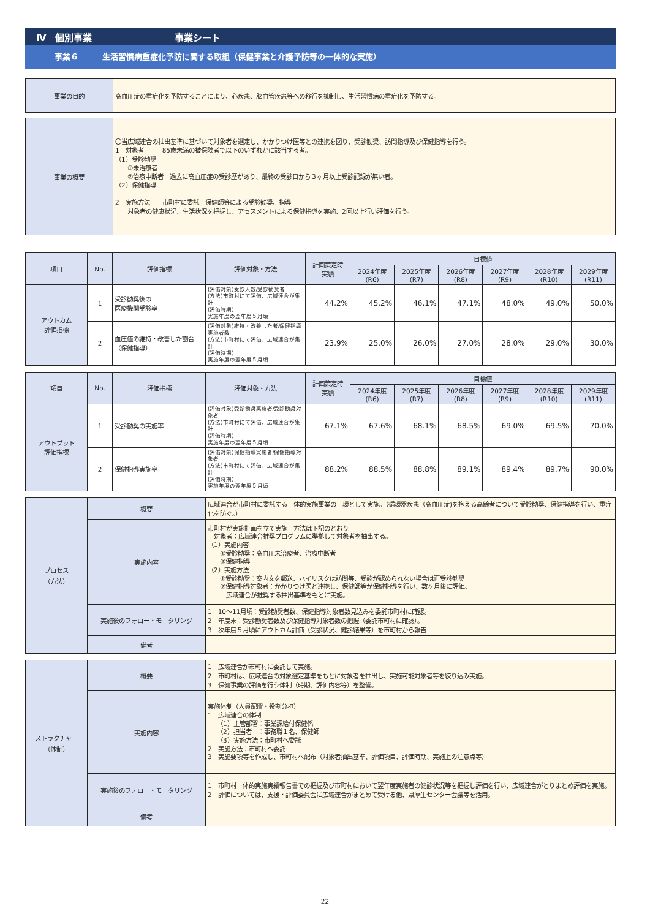Ⅳ　個別事業　　　　　　　　　事業シート
事業６　　　生活習慣病重症化予防に関する取組（保健事業と介護予防等の一体的な実施）
| 事業の目的 | 高血圧症の重症化を予防することにより、心疾患、脳血管疾患等への移行を抑制し、生活習慣病の重症化を予防する。 |
| 事業の概要 | 〇当広域連合の抽出基準に基づいて対象者を選定し、かかりつけ医等との連携を図り、受診勧奨、訪問指導及び保健指導を行う。 1 対象者 85歳未満の被保険者で以下のいずれかに該当する者。 （1）受診勧奨 ①未治療者 ②治療中断者 過去に高血圧症の受診歴があり、最終の受診日から３ヶ月以上受診記録が無い者。 （2）保健指導 2 実施方法 市町村に委託 保健師等による受診勧奨、指導 対象者の健康状況、生活状況を把握し、アセスメントによる保健指導を実施、2回以上行い評価を行う。 |
| 項目 | No. | 評価指標 | 評価対象・方法 | 計画策定時 実績 | 目標値 | | | | | |
| --- | --- | --- | --- | --- | --- | --- | --- | --- | --- | --- |
| | | | | | 2024年度 (R6) | 2025年度 (R7) | 2026年度 (R8) | 2027年度 (R9) | 2028年度 (R10) | 2029年度 (R11) |
| アウトカム 評価指標 | 1 | 受診勧奨後の 医療機関受診率 | (評価対象)受診人数/受診勧奨者 (方法)市町村にて評価、広域連合が集計 (評価時期) 実施年度の翌年度５月頃 | 44.2% | 45.2% | 46.1% | 47.1% | 48.0% | 49.0% | 50.0% |
| | 2 | 血圧値の維持・改善した割合（保健指導） | (評価対象)維持・改善した者/保健指導実施者数 (方法)市町村にて評価、広域連合が集計 (評価時期) 実施年度の翌年度５月頃 | 23.9% | 25.0% | 26.0% | 27.0% | 28.0% | 29.0% | 30.0% |
| 項目 | No. | 評価指標 | 評価対象・方法 | 計画策定時 実績 | 目標値 | | | | | |
| --- | --- | --- | --- | --- | --- | --- | --- | --- | --- | --- |
| | | | | | 2024年度 (R6) | 2025年度 (R7) | 2026年度 (R8) | 2027年度 (R9) | 2028年度 (R10) | 2029年度 (R11) |
| アウトプット 評価指標 | 1 | 受診勧奨の実施率 | (評価対象)受診勧奨実施者/受診勧奨対象者 (方法)市町村にて評価、広域連合が集計 (評価時期) 実施年度の翌年度５月頃 | 67.1% | 67.6% | 68.1% | 68.5% | 69.0% | 69.5% | 70.0% |
| | 2 | 保健指導実施率 | (評価対象)保健指導実施者/保健指導対象者 (方法)市町村にて評価、広域連合が集計 (評価時期) 実施年度の翌年度５月頃 | 88.2% | 88.5% | 88.8% | 89.1% | 89.4% | 89.7% | 90.0% |
| プロセス （方法） | 概要 | 広域連合が市町村に委託する一体的実施事業の一環として実施。（循環器疾患（高血圧症)を抱える高齢者について受診勧奨、保健指導を行い、重症化を防ぐ。） |
| | 実施内容 | 市町村が実施計画を立て実施 方法は下記のとおり 対象者：広域連合推奨プログラムに準拠して対象者を抽出する。 （1）実施内容 ①受診勧奨：高血圧未治療者、治療中断者 ②保健指導 （2）実施方法 ①受診勧奨：案内文を郵送、ハイリスクは訪問等、受診が認められない場合は再受診勧奨 ②保健指導対象者：かかりつけ医と連携し、保健師等が保健指導を行い、数ヶ月後に評価。 広域連合が推奨する抽出基準をもとに実施。 |
| | 実施後のフォロー・モニタリング | 1 10～11月頃：受診勧奨者数、保健指導対象者数見込みを委託市町村に確認。 2 年度末：受診勧奨者数及び保健指導対象者数の把握（委託市町村に確認）。 3 次年度５月頃にアウトカム評価（受診状況、健診結果等）を市町村から報告 |
| | 備考 | |
| ストラクチャー （体制） | 概要 | 1 広域連合が市町村に委託して実施。 2 市町村は、広域連合の対象選定基準をもとに対象者を抽出し、実施可能対象者等を絞り込み実施。 3 保健事業の評価を行う体制（時期、評価内容等）を整備。 |
| | 実施内容 | 実施体制（人員配置・役割分担） 1 広域連合の体制 （1）主管部署：事業課給付保健係 （2）担当者 ：事務職１名、保健師 （3）実施方法：市町村へ委託 2 実施方法：市町村へ委託 3 実施要項等を作成し、市町村へ配布（対象者抽出基準、評価項目、評価時期、実施上の注意点等） |
| | 実施後のフォロー・モニタリング | 1 市町村一体的実施実績報告書での把握及び市町村において翌年度実施者の健診状況等を把握し評価を行い、広域連合がとりまとめ評価を実施。 2 評価については、支援・評価委員会に広域連合がまとめて受ける他、県厚生センター会議等を活用。 |
| | 備考 | |
22